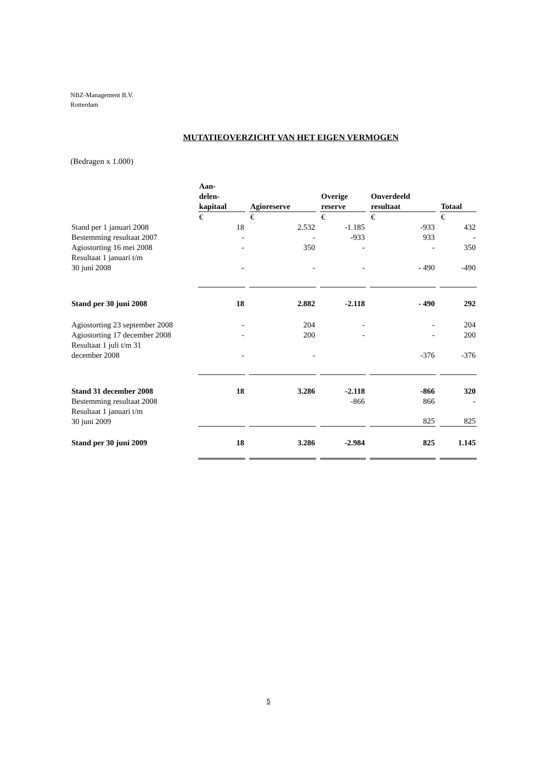NBZ-Management B.V.
Rotterdam
MUTATIEOVERZICHT VAN HET EIGEN VERMOGEN
(Bedragen x 1.000)
| | Aan- delen- kapitaal | Agioreserve | Overige reserve | Onverdeeld resultaat | Totaal |
| | € | € | € | € | € |
| Stand per 1 januari 2008 | 18 | 2.532 | -1.185 | -933 | 432 |
| Bestemming resultaat 2007 | - | - | -933 | 933 | - |
| Agiostorting 16 mei 2008 | - | 350 | - | - | 350 |
| Resultaat 1 januari t/m 30 juni 2008 | - | - | - | - 490 | -490 |
| Stand per 30 juni 2008 | 18 | 2.882 | -2.118 | - 490 | 292 |
| Agiostorting 23 september 2008 | - | 204 | - | - | 204 |
| Agiostorting 17 december 2008 | - | 200 | - | - | 200 |
| Resultaat 1 juli t/m 31 december 2008 | - | - | | -376 | -376 |
| Stand 31 december 2008 | 18 | 3.286 | -2.118 | -866 | 320 |
| Bestemming resultaat 2008 | | | -866 | 866 | - |
| Resultaat 1 januari t/m 30 juni 2009 | | | | 825 | 825 |
| Stand per 30 juni 2009 | 18 | 3.286 | -2.984 | 825 | 1.145 |
5